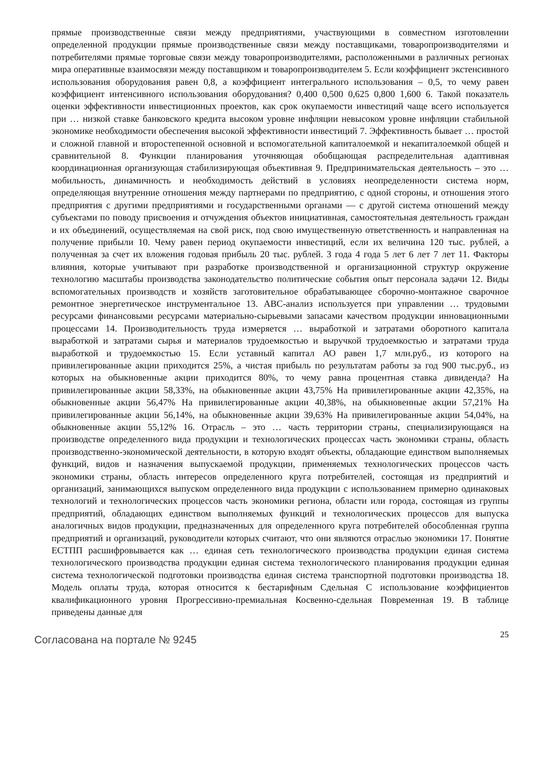прямые производственные связи между предприятиями, участвующими в совместном изготовлении определенной продукции прямые производственные связи между поставщиками, товаропроизводителями и потребителями прямые торговые связи между товаропроизводителями, расположенными в различных регионах мира оперативные взаимосвязи между поставщиком и товаропроизводителем 5. Если коэффициент экстенсивного использования оборудования равен 0,8, а коэффициент интегрального использования – 0,5, то чему равен коэффициент интенсивного использования оборудования? 0,400 0,500 0,625 0,800 1,600 6. Такой показатель оценки эффективности инвестиционных проектов, как срок окупаемости инвестиций чаще всего используется при … низкой ставке банковского кредита высоком уровне инфляции невысоком уровне инфляции стабильной экономике необходимости обеспечения высокой эффективности инвестиций 7. Эффективность бывает … простой и сложной главной и второстепенной основной и вспомогательной капиталоемкой и некапиталоемкой общей и сравнительной 8. Функции планирования уточняющая обобщающая распределительная адаптивная координационная организующая стабилизирующая объективная 9. Предпринимательская деятельность – это … мобильность, динамичность и необходимость действий в условиях неопределенности система норм, определяющая внутренние отношения между партнерами по предприятию, с одной стороны, и отношения этого предприятия с другими предприятиями и государственными органами — с другой система отношений между субъектами по поводу присвоения и отчуждения объектов инициативная, самостоятельная деятельность граждан и их объединений, осуществляемая на свой риск, под свою имущественную ответственность и направленная на получение прибыли 10. Чему равен период окупаемости инвестиций, если их величина 120 тыс. рублей, а полученная за счет их вложения годовая прибыль 20 тыс. рублей. 3 года 4 года 5 лет 6 лет 7 лет 11. Факторы влияния, которые учитывают при разработке производственной и организационной структур окружение технологию масштабы производства законодательство политические события опыт персонала задачи 12. Виды вспомогательных производств и хозяйств заготовительное обрабатывающее сборочно-монтажное сварочное ремонтное энергетическое инструментальное 13. АВС-анализ используется при управлении … трудовыми ресурсами финансовыми ресурсами материально-сырьевыми запасами качеством продукции инновационными процессами 14. Производительность труда измеряется … выработкой и затратами оборотного капитала выработкой и затратами сырья и материалов трудоемкостью и выручкой трудоемкостью и затратами труда выработкой и трудоемкостью 15. Если уставный капитал АО равен 1,7 млн.руб., из которого на привилегированные акции приходится 25%, а чистая прибыль по результатам работы за год 900 тыс.руб., из которых на обыкновенные акции приходится 80%, то чему равна процентная ставка дивиденда? На привилегированные акции 58,33%, на обыкновенные акции 43,75% На привилегированные акции 42,35%, на обыкновенные акции 56,47% На привилегированные акции 40,38%, на обыкновенные акции 57,21% На привилегированные акции 56,14%, на обыкновенные акции 39,63% На привилегированные акции 54,04%, на обыкновенные акции 55,12% 16. Отрасль – это … часть территории страны, специализирующаяся на производстве определенного вида продукции и технологических процессах часть экономики страны, область производственно-экономической деятельности, в которую входят объекты, обладающие единством выполняемых функций, видов и назначения выпускаемой продукции, применяемых технологических процессов часть экономики страны, область интересов определенного круга потребителей, состоящая из предприятий и организаций, занимающихся выпуском определенного вида продукции с использованием примерно одинаковых технологий и технологических процессов часть экономики региона, области или города, состоящая из группы предприятий, обладающих единством выполняемых функций и технологических процессов для выпуска аналогичных видов продукции, предназначенных для определенного круга потребителей обособленная группа предприятий и организаций, руководители которых считают, что они являются отраслью экономики 17. Понятие ЕСТПП расшифровывается как … единая сеть технологического производства продукции единая система технологического производства продукции единая система технологического планирования продукции единая система технологической подготовки производства единая система транспортной подготовки производства 18. Модель оплаты труда, которая относится к бестарифным Сдельная С использование коэффициентов квалификационного уровня Прогрессивно-премиальная Косвенно-сдельная Повременная 19. В таблице приведены данные для
Согласована на портале № 9245
25